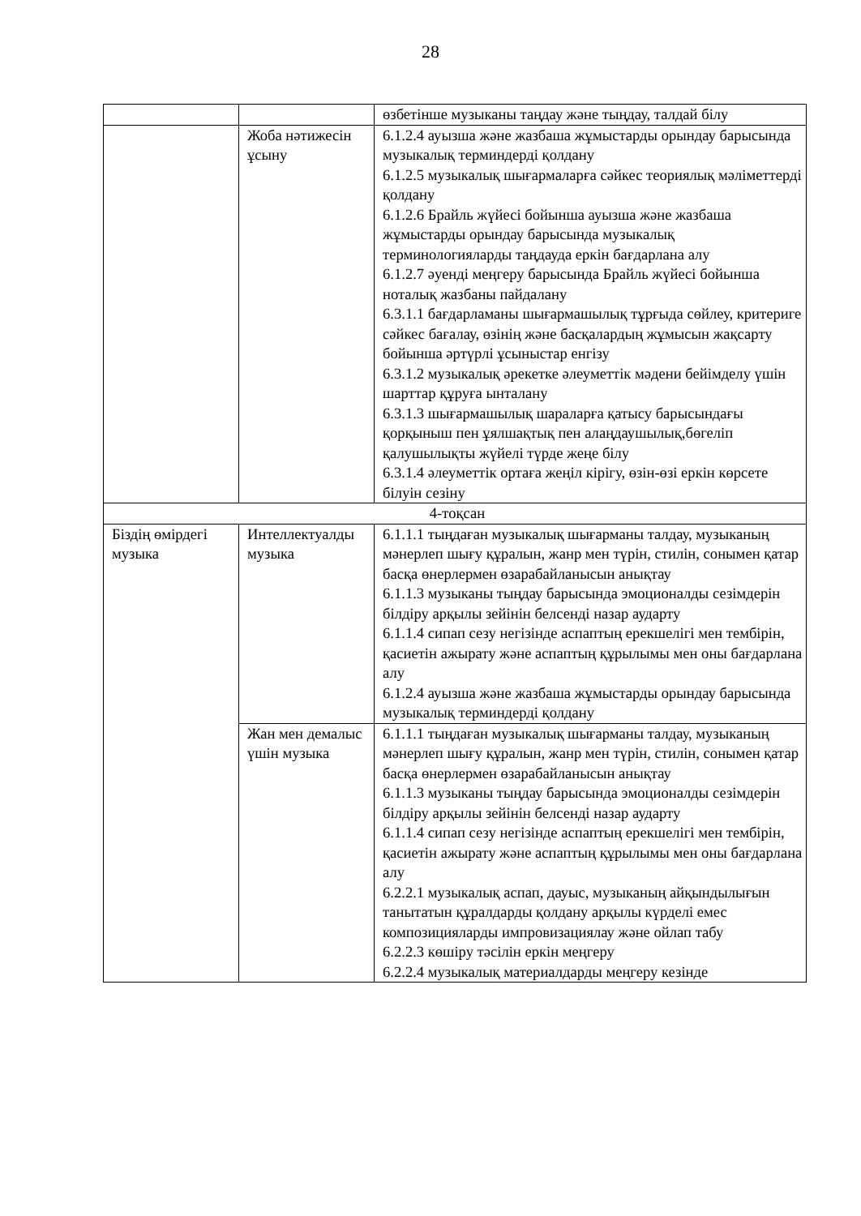28
| | | өзбетінше музыканы таңдау және тыңдау, талдай білу |
| | Жоба нәтижесін ұсыну | 6.1.2.4 ауызша және жазбаша жұмыстарды орындау барысында музыкалық терминдерді қолдану 6.1.2.5 музыкалық шығармаларға сәйкес теориялық мәліметтерді қолдану 6.1.2.6 Брайль жүйесі бойынша ауызша және жазбаша жұмыстарды орындау барысында музыкалық терминологияларды таңдауда еркін бағдарлана алу 6.1.2.7 әуенді меңгеру барысында Брайль жүйесі бойынша ноталық жазбаны пайдалану 6.3.1.1 бағдарламаны шығармашылық тұрғыда сөйлеу, критериге сәйкес бағалау, өзінің және басқалардың жұмысын жақсарту бойынша әртүрлі ұсыныстар енгізу 6.3.1.2 музыкалық әрекетке әлеуметтік мәдени бейімделу үшін шарттар құруға ынталану 6.3.1.3 шығармашылық шараларға қатысу барысындағы қорқыныш пен ұялшақтық пен алаңдаушылық,бөгеліп қалушылықты жүйелі түрде жеңе білу 6.3.1.4 әлеуметтік ортаға жеңіл кірігу, өзін-өзі еркін көрсете білуін сезіну |
| 4-тоқсан | | |
| Біздің өмірдегі музыка | Интеллектуалды музыка | 6.1.1.1 тыңдаған музыкалық шығарманы талдау, музыканың мәнерлеп шығу құралын, жанр мен түрін, стилін, сонымен қатар басқа өнерлермен өзарабайланысын анықтау 6.1.1.3 музыканы тыңдау барысында эмоционалды сезімдерін білдіру арқылы зейінін белсенді назар аударту 6.1.1.4 сипап сезу негізінде аспаптың ерекшелігі мен тембірін, қасиетін ажырату және аспаптың құрылымы мен оны бағдарлана алу 6.1.2.4 ауызша және жазбаша жұмыстарды орындау барысында музыкалық терминдерді қолдану |
| | Жан мен демалыс үшін музыка | 6.1.1.1 тыңдаған музыкалық шығарманы талдау, музыканың мәнерлеп шығу құралын, жанр мен түрін, стилін, сонымен қатар басқа өнерлермен өзарабайланысын анықтау 6.1.1.3 музыканы тыңдау барысында эмоционалды сезімдерін білдіру арқылы зейінін белсенді назар аударту 6.1.1.4 сипап сезу негізінде аспаптың ерекшелігі мен тембірін, қасиетін ажырату және аспаптың құрылымы мен оны бағдарлана алу 6.2.2.1 музыкалық аспап, дауыс, музыканың айқындылығын танытатын құралдарды қолдану арқылы күрделі емес композицияларды импровизациялау және ойлап табу 6.2.2.3 көшіру тәсілін еркін меңгеру 6.2.2.4 музыкалық материалдарды меңгеру кезінде |